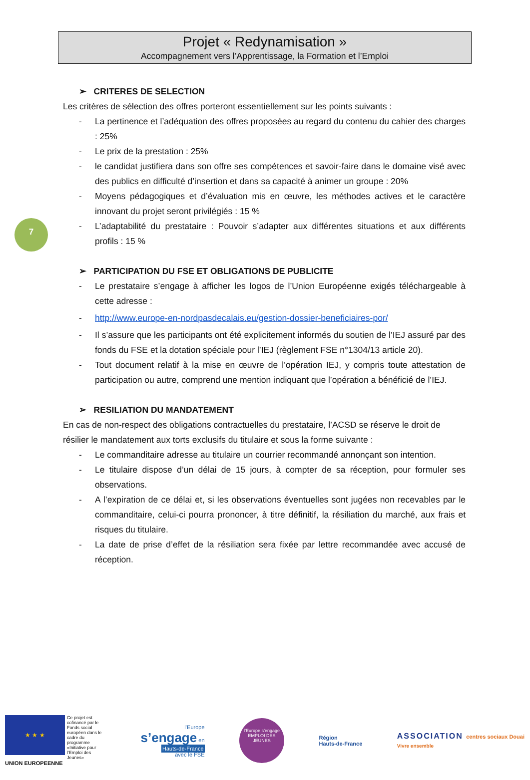Projet « Redynamisation »
Accompagnement vers l’Apprentissage, la Formation et l’Emploi
7
➢ CRITERES DE SELECTION
Les critères de sélection des offres porteront essentiellement sur les points suivants :
- La pertinence et l’adéquation des offres proposées au regard du contenu du cahier des charges : 25%
- Le prix de la prestation : 25%
- le candidat justifiera dans son offre ses compétences et savoir-faire dans le domaine visé avec des publics en difficulté d’insertion et dans sa capacité à animer un groupe : 20%
- Moyens pédagogiques et d’évaluation mis en œuvre, les méthodes actives et le caractère innovant du projet seront privilégiés : 15 %
- L’adaptabilité du prestataire : Pouvoir s’adapter aux différentes situations et aux différents profils : 15 %
➢ PARTICIPATION DU FSE ET OBLIGATIONS DE PUBLICITE
- Le prestataire s’engage à afficher les logos de l’Union Européenne exigés téléchargeable à cette adresse :
- http://www.europe-en-nordpasdecalais.eu/gestion-dossier-beneficiaires-por/
- Il s’assure que les participants ont été explicitement informés du soutien de l’IEJ assuré par des fonds du FSE et la dotation spéciale pour l’IEJ (règlement FSE n°1304/13 article 20).
- Tout document relatif à la mise en œuvre de l’opération IEJ, y compris toute attestation de participation ou autre, comprend une mention indiquant que l’opération a bénéficié de l’IEJ.
➢ RESILIATION DU MANDATEMENT
En cas de non-respect des obligations contractuelles du prestataire, l’ACSD se réserve le droit de résilier le mandatement aux torts exclusifs du titulaire et sous la forme suivante :
- Le commanditaire adresse au titulaire un courrier recommandé annonçant son intention.
- Le titulaire dispose d’un délai de 15 jours, à compter de sa réception, pour formuler ses observations.
- A l’expiration de ce délai et, si les observations éventuelles sont jugées non recevables par le commanditaire, celui-ci pourra prononcer, à titre définitif, la résiliation du marché, aux frais et risques du titulaire.
- La date de prise d’effet de la résiliation sera fixée par lettre recommandée avec accusé de réception.
★ ★ ★
Ce projet est cofinancé par le Fonds social européen dans le cadre du programme «Initiative pour l'Emploi des Jeunes»
UNION EUROPEENNE
l’Europe
s’engage en
Hauts-de-France
avec le FSE
l’Europe s’engage
EMPLOI DES JEUNES
Région
Hauts-de-France
ASSOCIATION centres sociaux Douai
Vivre ensemble